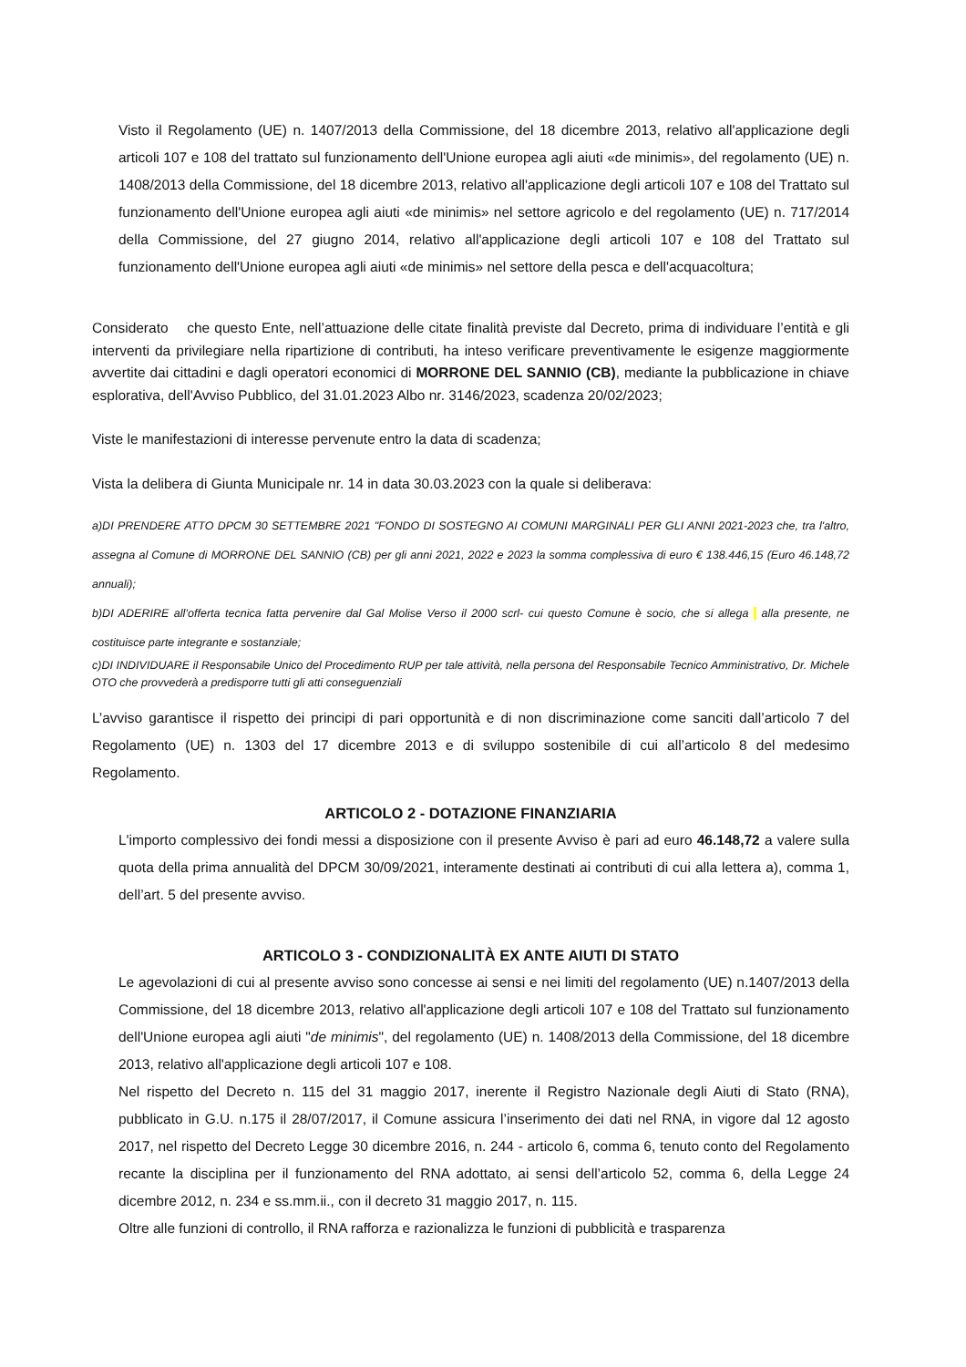Visto il Regolamento (UE) n. 1407/2013 della Commissione, del 18 dicembre 2013, relativo all'applicazione degli articoli 107 e 108 del trattato sul funzionamento dell'Unione europea agli aiuti «de minimis», del regolamento (UE) n. 1408/2013 della Commissione, del 18 dicembre 2013, relativo all'applicazione degli articoli 107 e 108 del Trattato sul funzionamento dell'Unione europea agli aiuti «de minimis» nel settore agricolo e del regolamento (UE) n. 717/2014 della Commissione, del 27 giugno 2014, relativo all'applicazione degli articoli 107 e 108 del Trattato sul funzionamento dell'Unione europea agli aiuti «de minimis» nel settore della pesca e dell'acquacoltura;
Considerato che questo Ente, nell’attuazione delle citate finalità previste dal Decreto, prima di individuare l’entità e gli interventi da privilegiare nella ripartizione di contributi, ha inteso verificare preventivamente le esigenze maggiormente avvertite dai cittadini e dagli operatori economici di MORRONE DEL SANNIO (CB), mediante la pubblicazione in chiave esplorativa, dell'Avviso Pubblico, del 31.01.2023 Albo nr. 3146/2023, scadenza 20/02/2023;
Viste le manifestazioni di interesse pervenute entro la data di scadenza;
Vista la delibera di Giunta Municipale nr. 14 in data 30.03.2023 con la quale si deliberava:
a)DI PRENDERE ATTO DPCM 30 SETTEMBRE 2021 "FONDO DI SOSTEGNO AI COMUNI MARGINALI PER GLI ANNI 2021-2023 che, tra l'altro, assegna al Comune di MORRONE DEL SANNIO (CB) per gli anni 2021, 2022 e 2023 la somma complessiva di euro € 138.446,15 (Euro 46.148,72 annuali);
b)DI ADERIRE all’offerta tecnica fatta pervenire dal Gal Molise Verso il 2000 scrl- cui questo Comune è socio, che si allega alla presente, ne costituisce parte integrante e sostanziale;
c)DI INDIVIDUARE il Responsabile Unico del Procedimento RUP per tale attività, nella persona del Responsabile Tecnico Amministrativo, Dr. Michele OTO che provvederà a predisporre tutti gli atti conseguenziali
L’avviso garantisce il rispetto dei principi di pari opportunità e di non discriminazione come sanciti dall’articolo 7 del Regolamento (UE) n. 1303 del 17 dicembre 2013 e di sviluppo sostenibile di cui all’articolo 8 del medesimo Regolamento.
ARTICOLO 2 - DOTAZIONE FINANZIARIA
L'importo complessivo dei fondi messi a disposizione con il presente Avviso è pari ad euro 46.148,72 a valere sulla quota della prima annualità del DPCM 30/09/2021, interamente destinati ai contributi di cui alla lettera a), comma 1, dell’art. 5 del presente avviso.
ARTICOLO 3 - CONDIZIONALITÀ EX ANTE AIUTI DI STATO
Le agevolazioni di cui al presente avviso sono concesse ai sensi e nei limiti del regolamento (UE) n.1407/2013 della Commissione, del 18 dicembre 2013, relativo all'applicazione degli articoli 107 e 108 del Trattato sul funzionamento dell'Unione europea agli aiuti "de minimis", del regolamento (UE) n. 1408/2013 della Commissione, del 18 dicembre 2013, relativo all'applicazione degli articoli 107 e 108.
Nel rispetto del Decreto n. 115 del 31 maggio 2017, inerente il Registro Nazionale degli Aiuti di Stato (RNA), pubblicato in G.U. n.175 il 28/07/2017, il Comune assicura l’inserimento dei dati nel RNA, in vigore dal 12 agosto 2017, nel rispetto del Decreto Legge 30 dicembre 2016, n. 244 - articolo 6, comma 6, tenuto conto del Regolamento recante la disciplina per il funzionamento del RNA adottato, ai sensi dell’articolo 52, comma 6, della Legge 24 dicembre 2012, n. 234 e ss.mm.ii., con il decreto 31 maggio 2017, n. 115.
Oltre alle funzioni di controllo, il RNA rafforza e razionalizza le funzioni di pubblicità e trasparenza